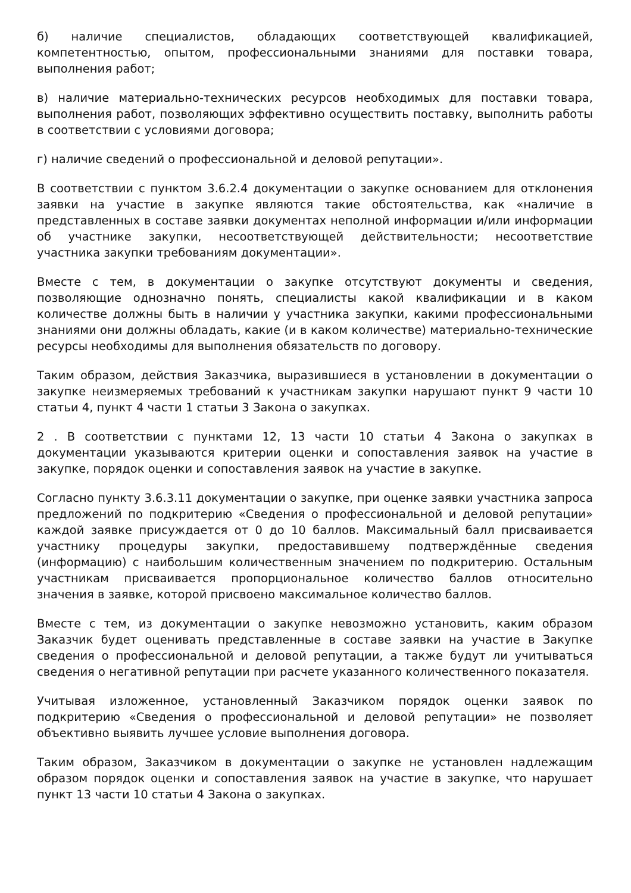б) наличие специалистов, обладающих соответствующей квалификацией, компетентностью, опытом, профессиональными знаниями для поставки товара, выполнения работ;
в) наличие материально-технических ресурсов необходимых для поставки товара, выполнения работ, позволяющих эффективно осуществить поставку, выполнить работы в соответствии с условиями договора;
г) наличие сведений о профессиональной и деловой репутации».
В соответствии с пунктом 3.6.2.4 документации о закупке основанием для отклонения заявки на участие в закупке являются такие обстоятельства, как «наличие в представленных в составе заявки документах неполной информации и/или информации об участнике закупки, несоответствующей действительности; несоответствие участника закупки требованиям документации».
Вместе с тем, в документации о закупке отсутствуют документы и сведения, позволяющие однозначно понять, специалисты какой квалификации и в каком количестве должны быть в наличии у участника закупки, какими профессиональными знаниями они должны обладать, какие (и в каком количестве) материально-технические ресурсы необходимы для выполнения обязательств по договору.
Таким образом, действия Заказчика, выразившиеся в установлении в документации о закупке неизмеряемых требований к участникам закупки нарушают пункт 9 части 10 статьи 4, пункт 4 части 1 статьи 3 Закона о закупках.
2 . В соответствии с пунктами 12, 13 части 10 статьи 4 Закона о закупках в документации указываются критерии оценки и сопоставления заявок на участие в закупке, порядок оценки и сопоставления заявок на участие в закупке.
Согласно пункту 3.6.3.11 документации о закупке, при оценке заявки участника запроса предложений по подкритерию «Сведения о профессиональной и деловой репутации» каждой заявке присуждается от 0 до 10 баллов. Максимальный балл присваивается участнику процедуры закупки, предоставившему подтверждённые сведения (информацию) с наибольшим количественным значением по подкритерию. Остальным участникам присваивается пропорциональное количество баллов относительно значения в заявке, которой присвоено максимальное количество баллов.
Вместе с тем, из документации о закупке невозможно установить, каким образом Заказчик будет оценивать представленные в составе заявки на участие в Закупке сведения о профессиональной и деловой репутации, а также будут ли учитываться сведения о негативной репутации при расчете указанного количественного показателя.
Учитывая изложенное, установленный Заказчиком порядок оценки заявок по подкритерию «Сведения о профессиональной и деловой репутации» не позволяет объективно выявить лучшее условие выполнения договора.
Таким образом, Заказчиком в документации о закупке не установлен надлежащим образом порядок оценки и сопоставления заявок на участие в закупке, что нарушает пункт 13 части 10 статьи 4 Закона о закупках.